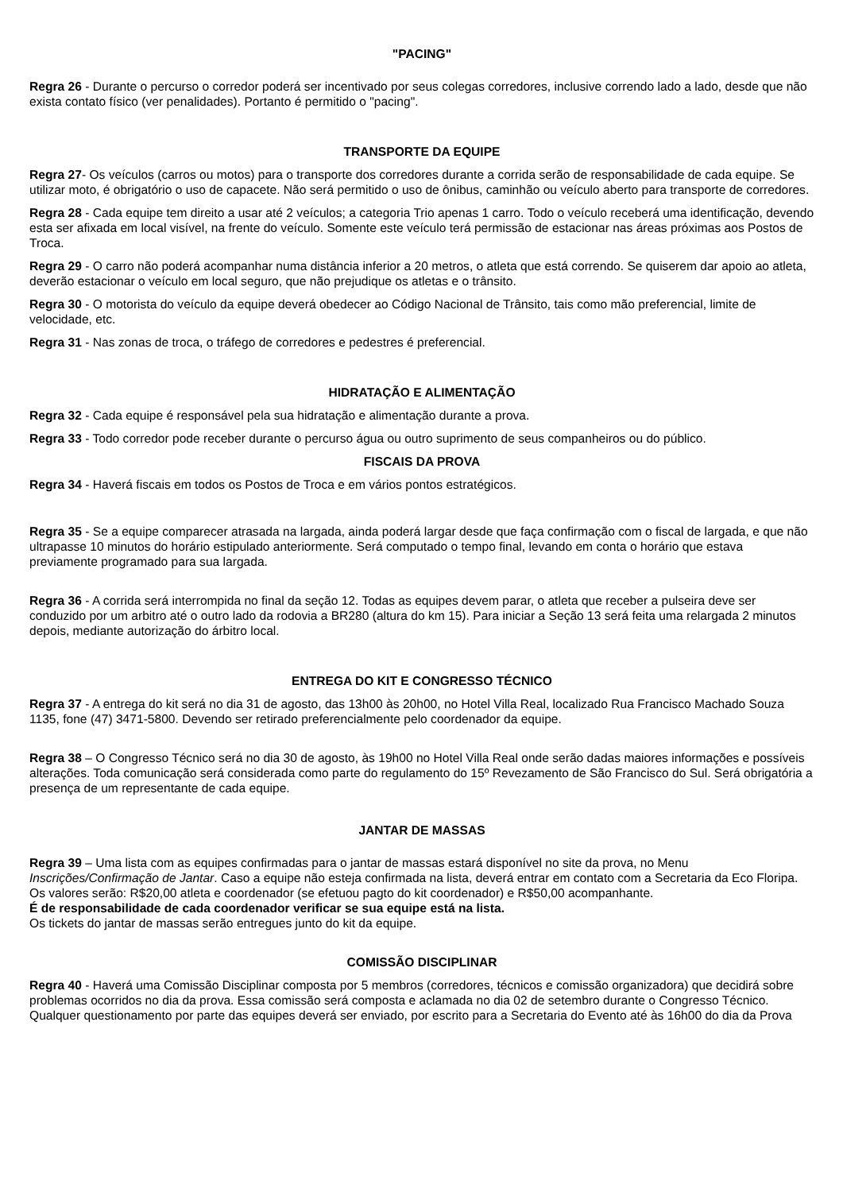"PACING"
Regra 26 - Durante o percurso o corredor poderá ser incentivado por seus colegas corredores, inclusive correndo lado a lado, desde que não exista contato físico (ver penalidades). Portanto é permitido o "pacing".
TRANSPORTE DA EQUIPE
Regra 27- Os veículos (carros ou motos) para o transporte dos corredores durante a corrida serão de responsabilidade de cada equipe. Se utilizar moto, é obrigatório o uso de capacete. Não será permitido o uso de ônibus, caminhão ou veículo aberto para transporte de corredores.
Regra 28 - Cada equipe tem direito a usar até 2 veículos; a categoria Trio apenas 1 carro. Todo o veículo receberá uma identificação, devendo esta ser afixada em local visível, na frente do veículo. Somente este veículo terá permissão de estacionar nas áreas próximas aos Postos de Troca.
Regra 29 - O carro não poderá acompanhar numa distância inferior a 20 metros, o atleta que está correndo. Se quiserem dar apoio ao atleta, deverão estacionar o veículo em local seguro, que não prejudique os atletas e o trânsito.
Regra 30 - O motorista do veículo da equipe deverá obedecer ao Código Nacional de Trânsito, tais como mão preferencial, limite de velocidade, etc.
Regra 31 - Nas zonas de troca, o tráfego de corredores e pedestres é preferencial.
HIDRATAÇÃO E ALIMENTAÇÃO
Regra 32 - Cada equipe é responsável pela sua hidratação e alimentação durante a prova.
Regra 33 - Todo corredor pode receber durante o percurso água ou outro suprimento de seus companheiros ou do público.
FISCAIS DA PROVA
Regra 34 - Haverá fiscais em todos os Postos de Troca e em vários pontos estratégicos.
Regra 35 - Se a equipe comparecer atrasada na largada, ainda poderá largar desde que faça confirmação com o fiscal de largada, e que não ultrapasse 10 minutos do horário estipulado anteriormente. Será computado o tempo final, levando em conta o horário que estava previamente programado para sua largada.
Regra 36 - A corrida será interrompida no final da seção 12. Todas as equipes devem parar, o atleta que receber a pulseira deve ser conduzido por um arbitro até o outro lado da rodovia a BR280 (altura do km 15). Para iniciar a Seção 13 será feita uma relargada 2 minutos depois, mediante autorização do árbitro local.
ENTREGA DO KIT E CONGRESSO TÉCNICO
Regra 37 - A entrega do kit será no dia 31 de agosto, das 13h00 às 20h00, no Hotel Villa Real, localizado Rua Francisco Machado Souza 1135, fone (47) 3471-5800. Devendo ser retirado preferencialmente pelo coordenador da equipe.
Regra 38 – O Congresso Técnico será no dia 30 de agosto, às 19h00 no Hotel Villa Real onde serão dadas maiores informações e possíveis alterações. Toda comunicação será considerada como parte do regulamento do 15º Revezamento de São Francisco do Sul. Será obrigatória a presença de um representante de cada equipe.
JANTAR DE MASSAS
Regra 39 – Uma lista com as equipes confirmadas para o jantar de massas estará disponível no site da prova, no Menu Inscrições/Confirmação de Jantar. Caso a equipe não esteja confirmada na lista, deverá entrar em contato com a Secretaria da Eco Floripa. Os valores serão: R$20,00 atleta e coordenador (se efetuou pagto do kit coordenador) e R$50,00 acompanhante.
É de responsabilidade de cada coordenador verificar se sua equipe está na lista.
Os tickets do jantar de massas serão entregues junto do kit da equipe.
COMISSÃO DISCIPLINAR
Regra 40 - Haverá uma Comissão Disciplinar composta por 5 membros (corredores, técnicos e comissão organizadora) que decidirá sobre problemas ocorridos no dia da prova. Essa comissão será composta e aclamada no dia 02 de setembro durante o Congresso Técnico. Qualquer questionamento por parte das equipes deverá ser enviado, por escrito para a Secretaria do Evento até às 16h00 do dia da Prova